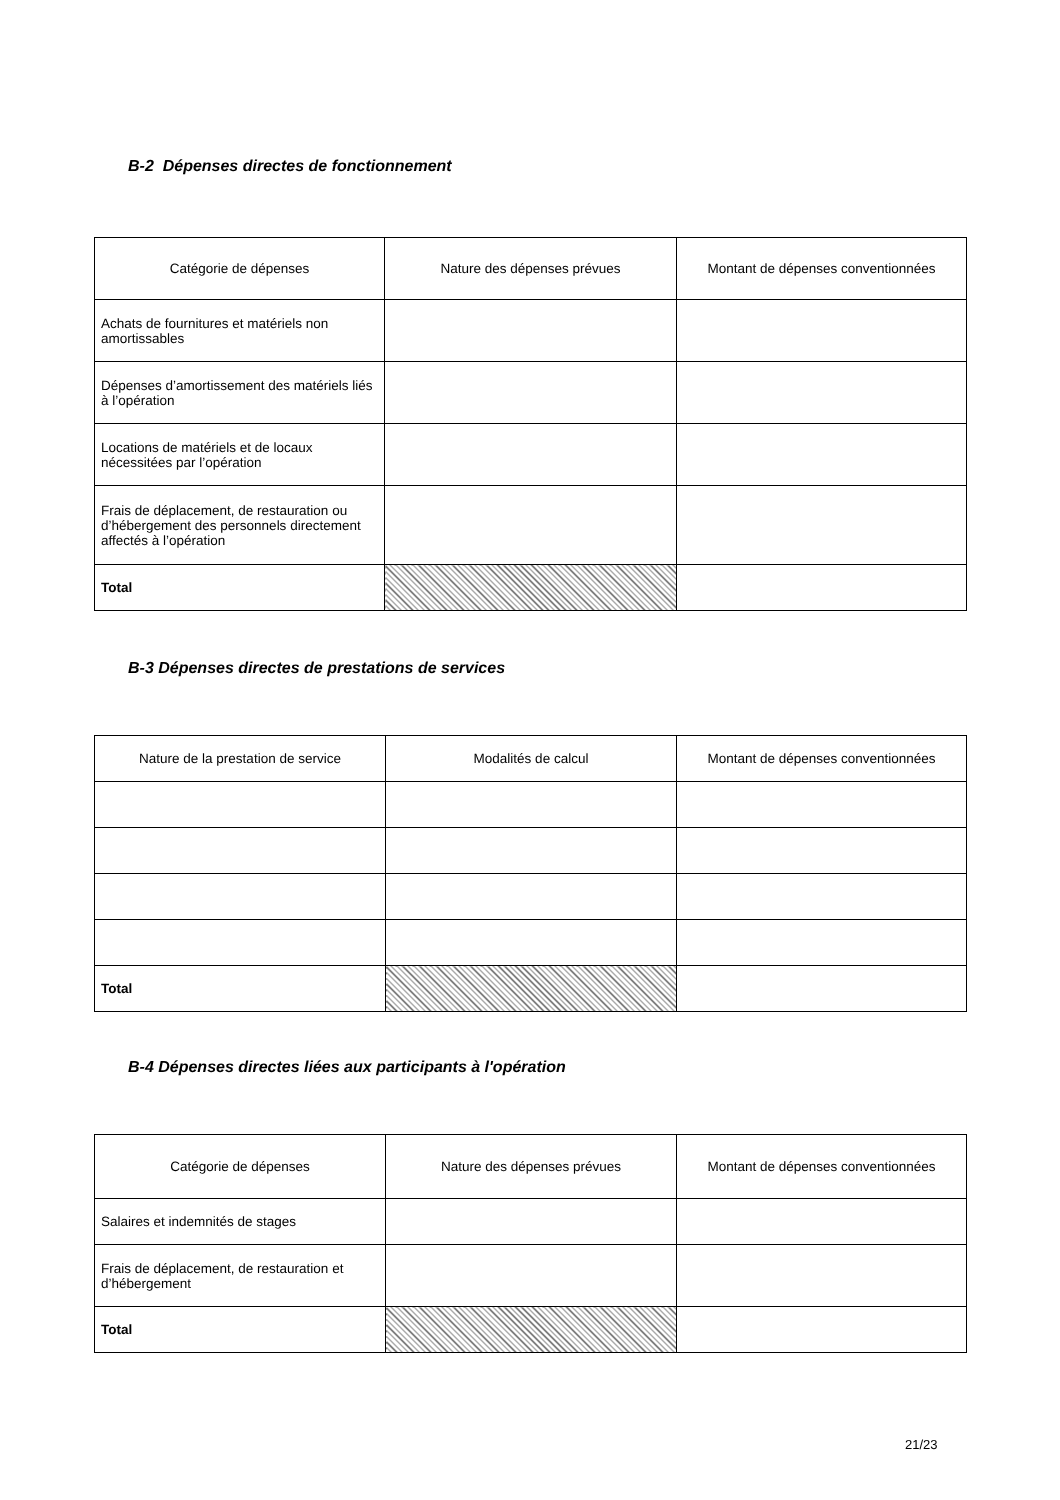B-2 Dépenses directes de fonctionnement
| Catégorie de dépenses | Nature des dépenses prévues | Montant de dépenses conventionnées |
| --- | --- | --- |
| Achats de fournitures et matériels non amortissables | | |
| Dépenses d’amortissement des matériels liés à l’opération | | |
| Locations de matériels et de locaux nécessitées par l’opération | | |
| Frais de déplacement, de restauration ou d’hébergement des personnels directement affectés à l’opération | | |
| Total | | |
B-3 Dépenses directes de prestations de services
| Nature de la prestation de service | Modalités de calcul | Montant de dépenses conventionnées |
| --- | --- | --- |
| Total | | |
B-4 Dépenses directes liées aux participants à l'opération
| Catégorie de dépenses | Nature des dépenses prévues | Montant de dépenses conventionnées |
| --- | --- | --- |
| Salaires et indemnités de stages | | |
| Frais de déplacement, de restauration et d’hébergement | | |
| Total | | |
21/23